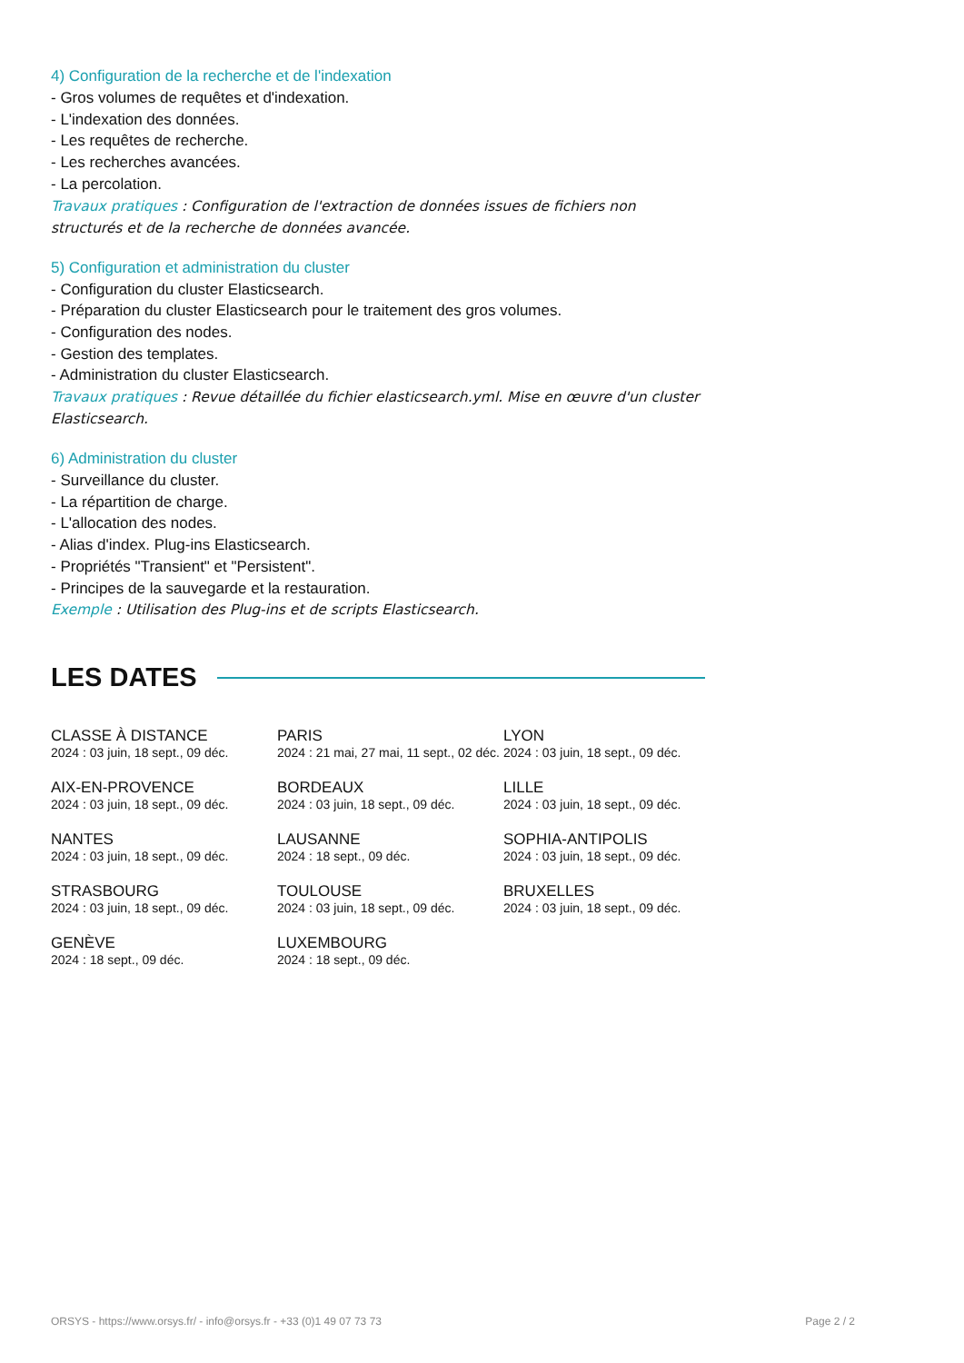4) Configuration de la recherche et de l'indexation
- Gros volumes de requêtes et d'indexation.
- L'indexation des données.
- Les requêtes de recherche.
- Les recherches avancées.
- La percolation.
Travaux pratiques : Configuration de l'extraction de données issues de fichiers non structurés et de la recherche de données avancée.
5) Configuration et administration du cluster
- Configuration du cluster Elasticsearch.
- Préparation du cluster Elasticsearch pour le traitement des gros volumes.
- Configuration des nodes.
- Gestion des templates.
- Administration du cluster Elasticsearch.
Travaux pratiques : Revue détaillée du fichier elasticsearch.yml. Mise en œuvre d'un cluster Elasticsearch.
6) Administration du cluster
- Surveillance du cluster.
- La répartition de charge.
- L'allocation des nodes.
- Alias d'index. Plug-ins Elasticsearch.
- Propriétés "Transient" et "Persistent".
- Principes de la sauvegarde et la restauration.
Exemple : Utilisation des Plug-ins et de scripts Elasticsearch.
LES DATES
CLASSE À DISTANCE
2024 : 03 juin, 18 sept., 09 déc.
PARIS
2024 : 21 mai, 27 mai, 11 sept., 02 déc.
LYON
2024 : 03 juin, 18 sept., 09 déc.
AIX-EN-PROVENCE
2024 : 03 juin, 18 sept., 09 déc.
BORDEAUX
2024 : 03 juin, 18 sept., 09 déc.
LILLE
2024 : 03 juin, 18 sept., 09 déc.
NANTES
2024 : 03 juin, 18 sept., 09 déc.
LAUSANNE
2024 : 18 sept., 09 déc.
SOPHIA-ANTIPOLIS
2024 : 03 juin, 18 sept., 09 déc.
STRASBOURG
2024 : 03 juin, 18 sept., 09 déc.
TOULOUSE
2024 : 03 juin, 18 sept., 09 déc.
BRUXELLES
2024 : 03 juin, 18 sept., 09 déc.
GENÈVE
2024 : 18 sept., 09 déc.
LUXEMBOURG
2024 : 18 sept., 09 déc.
ORSYS - https://www.orsys.fr/ - info@orsys.fr - +33 (0)1 49 07 73 73 Page 2 / 2